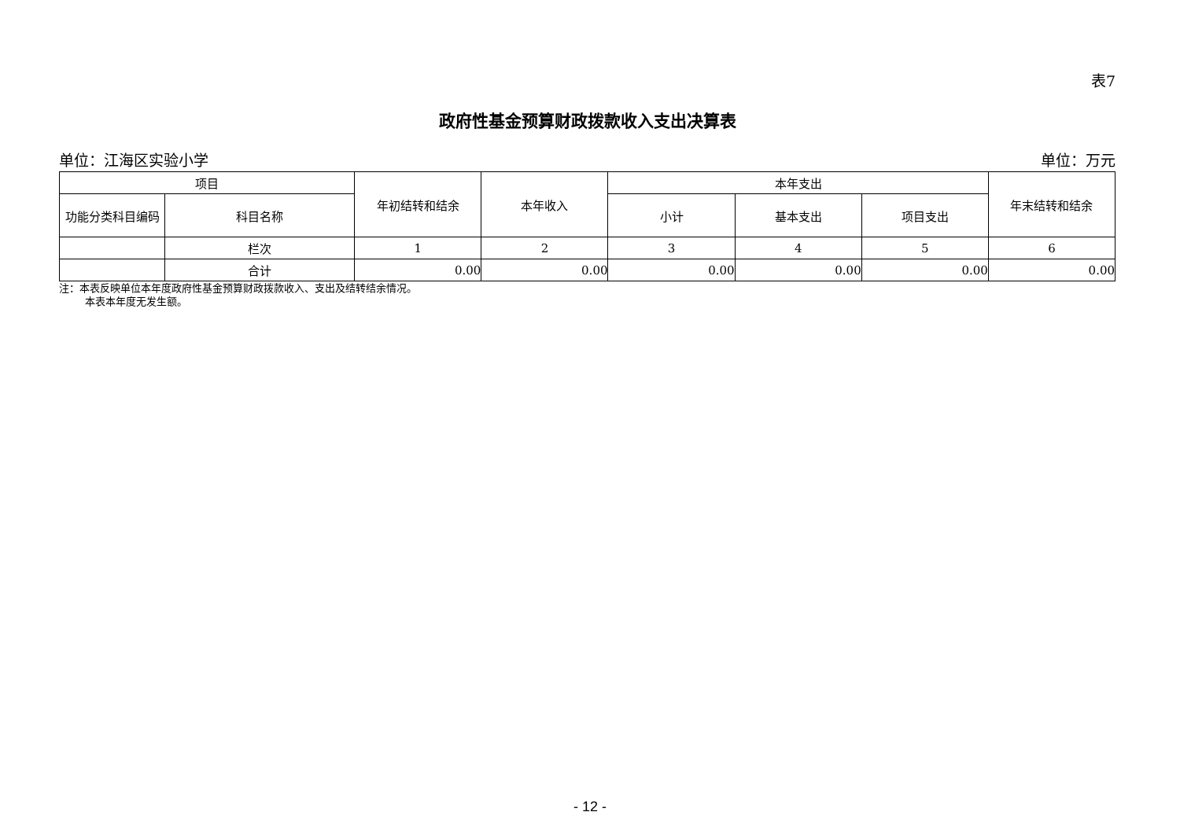表7
政府性基金预算财政拨款收入支出决算表
单位：江海区实验小学 单位：万元
| 项目 | | 年初结转和结余 | 本年收入 | 本年支出 | | | 年末结转和结余 |
| --- | --- | --- | --- | --- | --- | --- | --- |
| 功能分类科目编码 | 科目名称 | | | 小计 | 基本支出 | 项目支出 | |
| | 栏次 | 1 | 2 | 3 | 4 | 5 | 6 |
| | 合计 | 0.00 | 0.00 | 0.00 | 0.00 | 0.00 | 0.00 |
注：本表反映单位本年度政府性基金预算财政拨款收入、支出及结转结余情况。
   本表本年度无发生额。
- 12 -